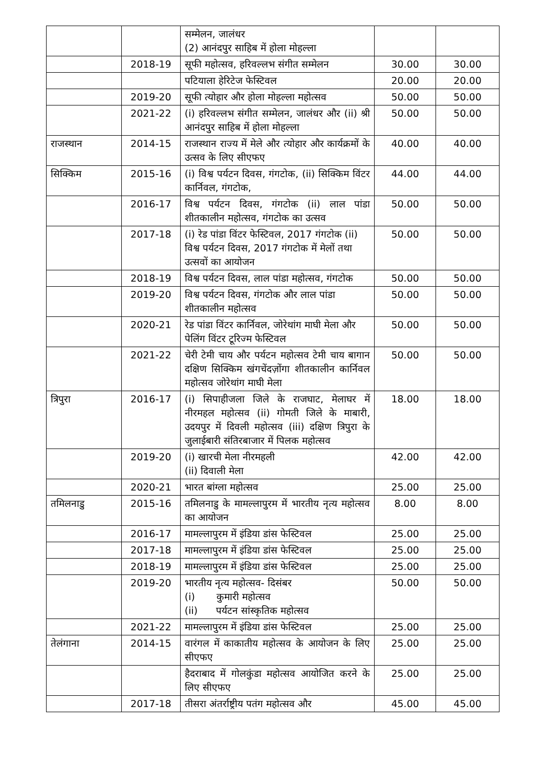| | | सम्मेलन, जालंधर (2) आनंदपुर साहिब में होला मोहल्ला | | |
| | 2018-19 | सूफी महोत्सव, हरिवल्लभ संगीत सम्मेलन | 30.00 | 30.00 |
| | | पटियाला हेरिटेज फेस्टिवल | 20.00 | 20.00 |
| | 2019-20 | सूफी त्योहार और होला मोहल्ला महोत्सव | 50.00 | 50.00 |
| | 2021-22 | (i) हरिवल्लभ संगीत सम्मेलन, जालंधर और (ii) श्री आनंदपुर साहिब में होला मोहल्ला | 50.00 | 50.00 |
| राजस्थान | 2014-15 | राजस्थान राज्य में मेले और त्योहार और कार्यक्रमों के उत्सव के लिए सीएफए | 40.00 | 40.00 |
| सिक्किम | 2015-16 | (i) विश्व पर्यटन दिवस, गंगटोक, (ii) सिक्किम विंटर कार्निवल, गंगटोक, | 44.00 | 44.00 |
| | 2016-17 | विश्व पर्यटन दिवस, गंगटोक (ii) लाल पांडा शीतकालीन महोत्सव, गंगटोक का उत्सव | 50.00 | 50.00 |
| | 2017-18 | (i) रेड पांडा विंटर फेस्टिवल, 2017 गंगटोक (ii) विश्व पर्यटन दिवस, 2017 गंगटोक में मेलों तथा उत्सवों का आयोजन | 50.00 | 50.00 |
| | 2018-19 | विश्व पर्यटन दिवस, लाल पांडा महोत्सव, गंगटोक | 50.00 | 50.00 |
| | 2019-20 | विश्व पर्यटन दिवस, गंगटोक और लाल पांडा शीतकालीन महोत्सव | 50.00 | 50.00 |
| | 2020-21 | रेड पांडा विंटर कार्निवल, जोरेथांग माघी मेला और पेलिंग विंटर टूरिज्म फेस्टिवल | 50.00 | 50.00 |
| | 2021-22 | चेरी टेमी चाय और पर्यटन महोत्सव टेमी चाय बागान दक्षिण सिक्किम खंगचेंदज़ोंगा शीतकालीन कार्निवल महोत्सव जोरेथांग माघी मेला | 50.00 | 50.00 |
| त्रिपुरा | 2016-17 | (i) सिपाहीजला जिले के राजघाट, मेलाघर में नीरमहल महोत्सव (ii) गोमती जिले के माबारी, उदयपुर में दिवली महोत्सव (iii) दक्षिण त्रिपुरा के जुलाईबारी संतिरबाजार में पिलक महोत्सव | 18.00 | 18.00 |
| | 2019-20 | (i) खारची मेला नीरमहली (ii) दिवाली मेला | 42.00 | 42.00 |
| | 2020-21 | भारत बांग्ला महोत्सव | 25.00 | 25.00 |
| तमिलनाडु | 2015-16 | तमिलनाडु के मामल्लापुरम में भारतीय नृत्य महोत्सव का आयोजन | 8.00 | 8.00 |
| | 2016-17 | मामल्लापुरम में इंडिया डांस फेस्टिवल | 25.00 | 25.00 |
| | 2017-18 | मामल्लापुरम में इंडिया डांस फेस्टिवल | 25.00 | 25.00 |
| | 2018-19 | मामल्लापुरम में इंडिया डांस फेस्टिवल | 25.00 | 25.00 |
| | 2019-20 | भारतीय नृत्य महोत्सव- दिसंबर (i) कुमारी महोत्सव (ii) पर्यटन सांस्कृतिक महोत्सव | 50.00 | 50.00 |
| | 2021-22 | मामल्लापुरम में इंडिया डांस फेस्टिवल | 25.00 | 25.00 |
| तेलंगाना | 2014-15 | वारंगल में काकातीय महोत्सव के आयोजन के लिए सीएफए | 25.00 | 25.00 |
| | | हैदराबाद में गोलकुंडा महोत्सव आयोजित करने के लिए सीएफए | 25.00 | 25.00 |
| | 2017-18 | तीसरा अंतर्राष्ट्रीय पतंग महोत्सव और | 45.00 | 45.00 |